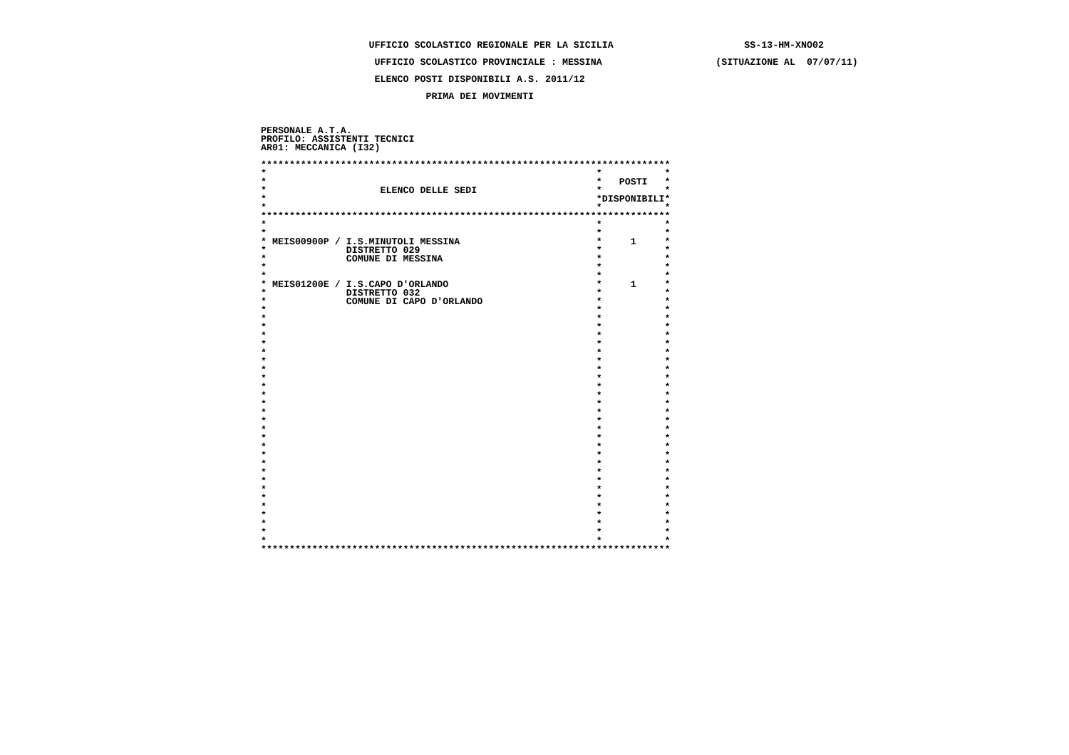UFFICIO SCOLASTICO REGIONALE PER LA SICILIA                       SS-13-HM-XNO02

                    UFFICIO SCOLASTICO PROVINCIALE : MESSINA                    (SITUAZIONE AL  07/07/11)

                    ELENCO POSTI DISPONIBILI A.S. 2011/12

                             PRIMA DEI MOVIMENTI



PERSONALE A.T.A.
PROFILO: ASSISTENTI TECNICI
AR01: MECCANICA (I32)

************************************************************************
*                                                          *           *
*                                                          *   POSTI   *
*                    ELENCO DELLE SEDI                     *           *
*                                                          *DISPONIBILI*
*                                                          *           *
************************************************************************
*                                                          *           *
*                                                          *           *
* MEIS00900P / I.S.MINUTOLI MESSINA                        *     1     *
*              DISTRETTO 029                               *           *
*              COMUNE DI MESSINA                           *           *
*                                                          *           *
*                                                          *           *
* MEIS01200E / I.S.CAPO D'ORLANDO                          *     1     *
*              DISTRETTO 032                               *           *
*              COMUNE DI CAPO D'ORLANDO                    *           *
*                                                          *           *
*                                                          *           *
*                                                          *           *
*                                                          *           *
*                                                          *           *
*                                                          *           *
*                                                          *           *
*                                                          *           *
*                                                          *           *
*                                                          *           *
*                                                          *           *
*                                                          *           *
*                                                          *           *
*                                                          *           *
*                                                          *           *
*                                                          *           *
*                                                          *           *
*                                                          *           *
*                                                          *           *
*                                                          *           *
*                                                          *           *
*                                                          *           *
*                                                          *           *
*                                                          *           *
*                                                          *           *
*                                                          *           *
*                                                          *           *
*                                                          *           *
************************************************************************